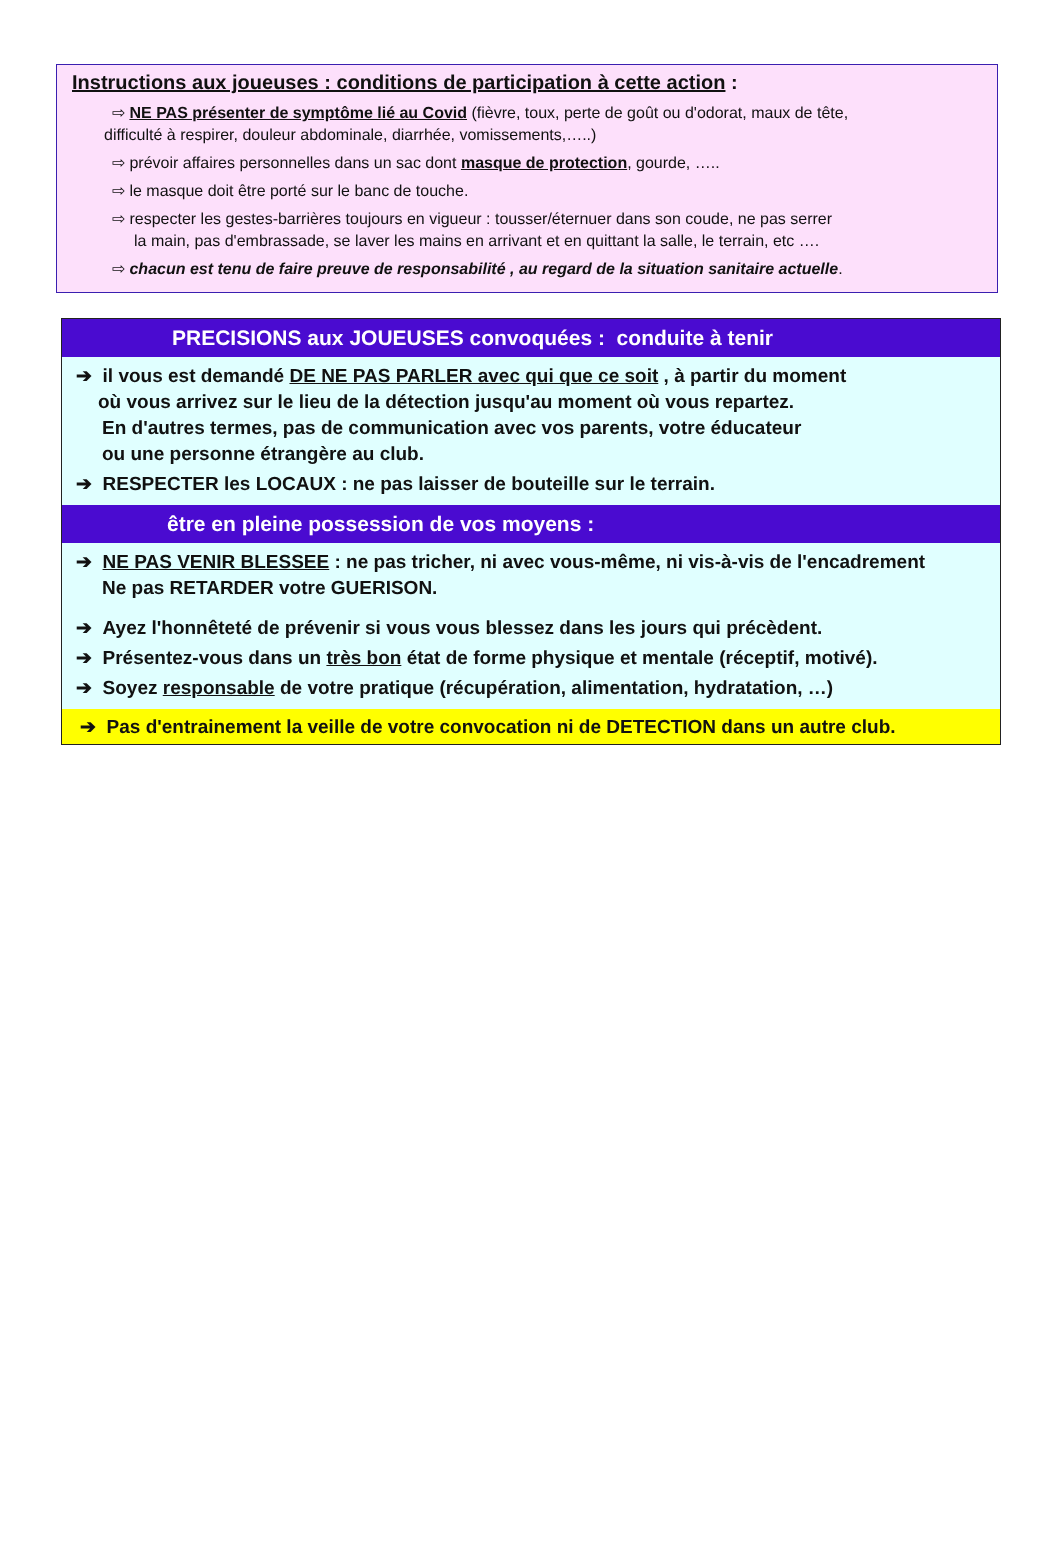Instructions aux joueuses : conditions de participation à cette action :
⇨ NE PAS présenter de symptôme lié au Covid (fièvre, toux, perte de goût ou d'odorat, maux de tête,
difficulté à respirer, douleur abdominale, diarrhée, vomissements,…..)
⇨ prévoir affaires personnelles dans un sac dont masque de protection, gourde, …..
⇨ le masque doit être porté sur le banc de touche.
⇨ respecter les gestes-barrières toujours en vigueur : tousser/éternuer dans son coude, ne pas serrer
la main, pas d'embrassade, se laver les mains en arrivant et en quittant la salle, le terrain, etc ….
⇨ chacun est tenu de faire preuve de responsabilité , au regard de la situation sanitaire actuelle.
PRECISIONS aux JOUEUSES convoquées : conduite à tenir
➔ il vous est demandé DE NE PAS PARLER avec qui que ce soit , à partir du moment
où vous arrivez sur le lieu de la détection jusqu'au moment où vous repartez.
En d'autres termes, pas de communication avec vos parents, votre éducateur
ou une personne étrangère au club.
➔ RESPECTER les LOCAUX : ne pas laisser de bouteille sur le terrain.
être en pleine possession de vos moyens :
➔ NE PAS VENIR BLESSEE : ne pas tricher, ni avec vous-même, ni vis-à-vis de l'encadrement
Ne pas RETARDER votre GUERISON.
➔ Ayez l'honnêteté de prévenir si vous vous blessez dans les jours qui précèdent.
➔ Présentez-vous dans un très bon état de forme physique et mentale (réceptif, motivé).
➔ Soyez responsable de votre pratique (récupération, alimentation, hydratation, …)
➔ Pas d'entrainement la veille de votre convocation ni de DETECTION dans un autre club.